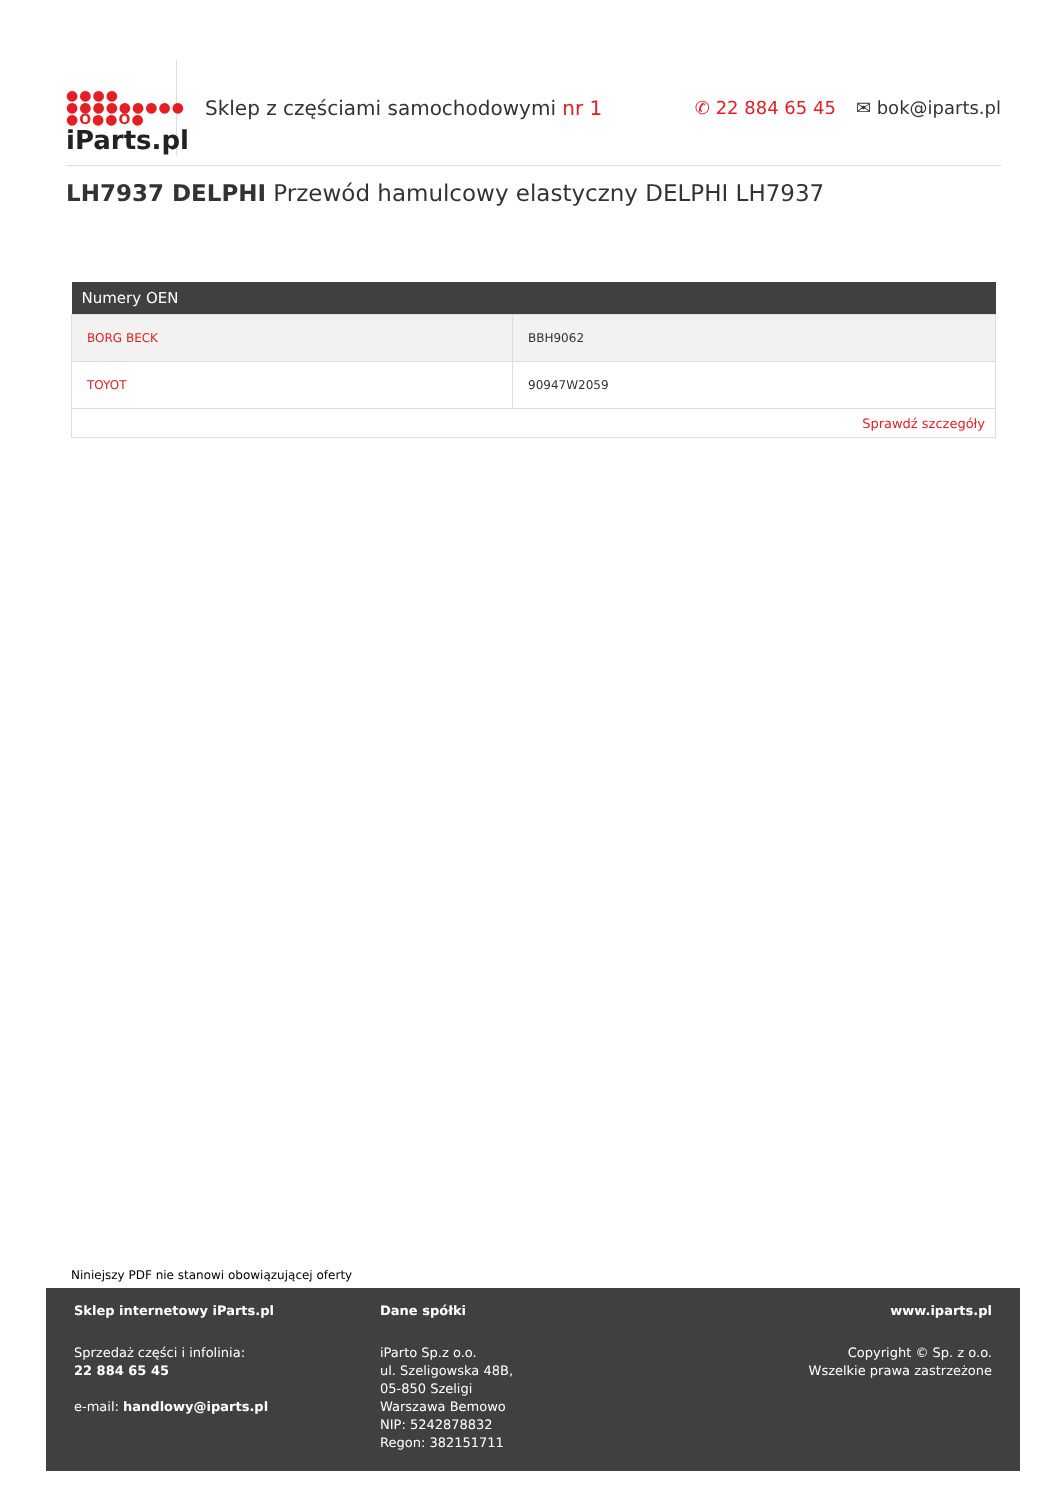●●●●
●●●●●●●●●
●O●●O●
iParts.pl
Sklep z częściami samochodowymi nr 1
✆ 22 884 65 45 ✉ bok@iparts.pl
LH7937 DELPHI Przewód hamulcowy elastyczny DELPHI LH7937
| Numery OEN | |
| --- | --- |
| BORG BECK | BBH9062 |
| TOYOT | 90947W2059 |
| Sprawdź szczegóły | |
Niniejszy PDF nie stanowi obowiązującej oferty
Sklep internetowy iParts.pl
Sprzedaż części i infolinia:
22 884 65 45
e-mail: handlowy@iparts.pl
Dane spółki
iParto Sp.z o.o.
ul. Szeligowska 48B,
05-850 Szeligi
Warszawa Bemowo
NIP: 5242878832
Regon: 382151711
www.iparts.pl
Copyright © Sp. z o.o.
Wszelkie prawa zastrzeżone